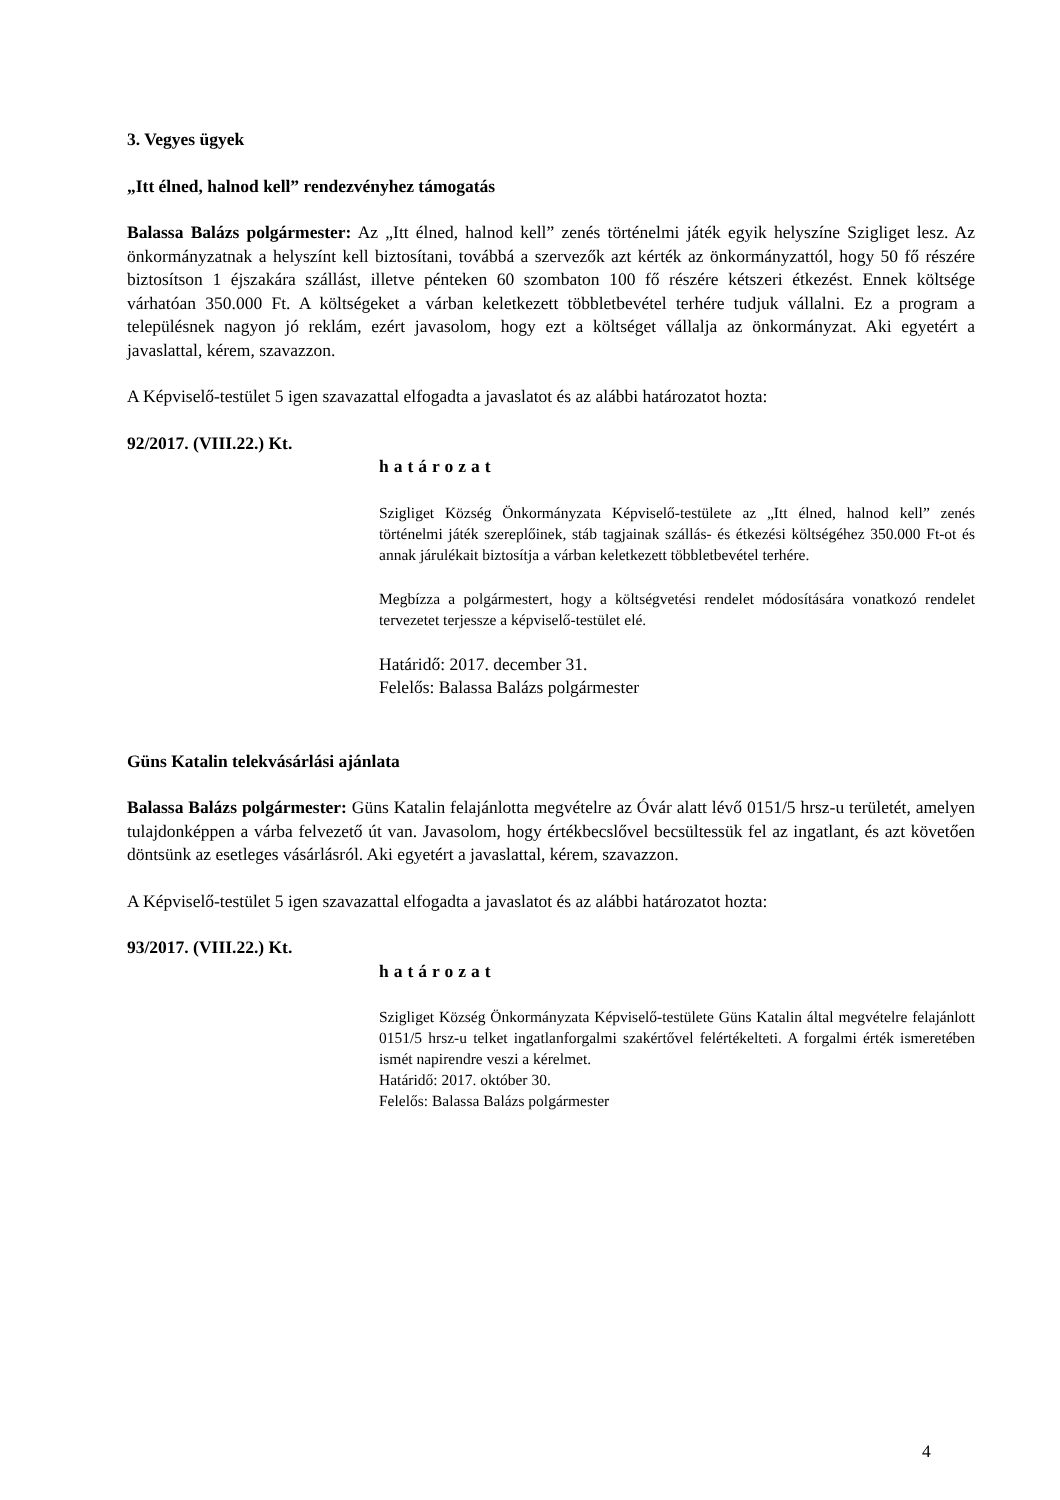3. Vegyes ügyek
„Itt élned, halnod kell” rendezvényhez támogatás
Balassa Balázs polgármester: Az „Itt élned, halnod kell” zenés történelmi játék egyik helyszíne Szigliget lesz. Az önkormányzatnak a helyszínt kell biztosítani, továbbá a szervezők azt kérték az önkormányzattól, hogy 50 fő részére biztosítson 1 éjszakára szállást, illetve pénteken 60 szombaton 100 fő részére kétszeri étkezést. Ennek költsége várhatóan 350.000 Ft. A költségeket a várban keletkezett többletbevétel terhére tudjuk vállalni. Ez a program a településnek nagyon jó reklám, ezért javasolom, hogy ezt a költséget vállalja az önkormányzat. Aki egyetért a javaslattal, kérem, szavazzon.
A Képviselő-testület 5 igen szavazattal elfogadta a javaslatot és az alábbi határozatot hozta:
92/2017. (VIII.22.) Kt.
határozat
Szigliget Község Önkormányzata Képviselő-testülete az „Itt élned, halnod kell” zenés történelmi játék szereplőinek, stáb tagjainak szállás- és étkezési költségéhez 350.000 Ft-ot és annak járulékait biztosítja a várban keletkezett többletbevétel terhére.
Megbízza a polgármestert, hogy a költségvetési rendelet módosítására vonatkozó rendelet tervezetet terjessze a képviselő-testület elé.
Határidő: 2017. december 31.
Felelős: Balassa Balázs polgármester
Güns Katalin telekvásárlási ajánlata
Balassa Balázs polgármester: Güns Katalin felajánlotta megvételre az Óvár alatt lévő 0151/5 hrsz-u területét, amelyen tulajdonképpen a várba felvezető út van. Javasolom, hogy értékbecslővel becsültessük fel az ingatlant, és azt követően döntsünk az esetleges vásárlásról. Aki egyetért a javaslattal, kérem, szavazzon.
A Képviselő-testület 5 igen szavazattal elfogadta a javaslatot és az alábbi határozatot hozta:
93/2017. (VIII.22.) Kt.
határozat
Szigliget Község Önkormányzata Képviselő-testülete Güns Katalin által megvételre felajánlott 0151/5 hrsz-u telket ingatlanforgalmi szakértővel felértékelteti. A forgalmi érték ismeretében ismét napirendre veszi a kérelmet.
Határidő: 2017. október 30.
Felelős: Balassa Balázs polgármester
4